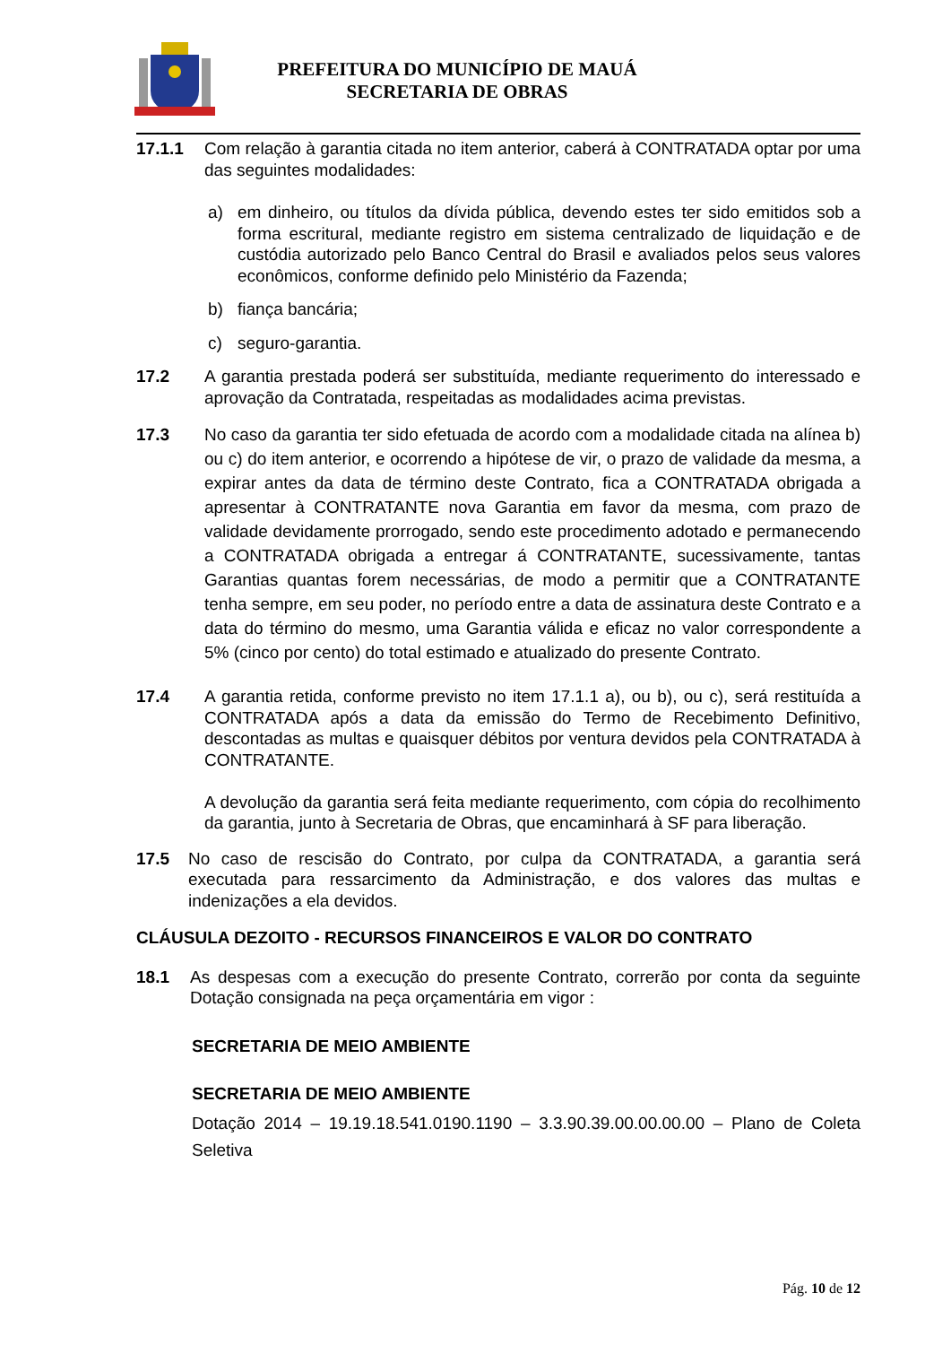PREFEITURA DO MUNICÍPIO DE MAUÁ
SECRETARIA DE OBRAS
17.1.1 Com relação à garantia citada no item anterior, caberá à CONTRATADA optar por uma das seguintes modalidades:
a) em dinheiro, ou títulos da dívida pública, devendo estes ter sido emitidos sob a forma escritural, mediante registro em sistema centralizado de liquidação e de custódia autorizado pelo Banco Central do Brasil e avaliados pelos seus valores econômicos, conforme definido pelo Ministério da Fazenda;
b) fiança bancária;
c) seguro-garantia.
17.2 A garantia prestada poderá ser substituída, mediante requerimento do interessado e aprovação da Contratada, respeitadas as modalidades acima previstas.
17.3 No caso da garantia ter sido efetuada de acordo com a modalidade citada na alínea b) ou c) do item anterior, e ocorrendo a hipótese de vir, o prazo de validade da mesma, a expirar antes da data de término deste Contrato, fica a CONTRATADA obrigada a apresentar à CONTRATANTE nova Garantia em favor da mesma, com prazo de validade devidamente prorrogado, sendo este procedimento adotado e permanecendo a CONTRATADA obrigada a entregar á CONTRATANTE, sucessivamente, tantas Garantias quantas forem necessárias, de modo a permitir que a CONTRATANTE tenha sempre, em seu poder, no período entre a data de assinatura deste Contrato e a data do término do mesmo, uma Garantia válida e eficaz no valor correspondente a 5% (cinco por cento) do total estimado e atualizado do presente Contrato.
17.4 A garantia retida, conforme previsto no item 17.1.1 a), ou b), ou c), será restituída a CONTRATADA após a data da emissão do Termo de Recebimento Definitivo, descontadas as multas e quaisquer débitos por ventura devidos pela CONTRATADA à CONTRATANTE.
A devolução da garantia será feita mediante requerimento, com cópia do recolhimento da garantia, junto à Secretaria de Obras, que encaminhará à SF para liberação.
17.5 No caso de rescisão do Contrato, por culpa da CONTRATADA, a garantia será executada para ressarcimento da Administração, e dos valores das multas e indenizações a ela devidos.
CLÁUSULA DEZOITO - RECURSOS FINANCEIROS E VALOR DO CONTRATO
18.1 As despesas com a execução do presente Contrato, correrão por conta da seguinte Dotação consignada na peça orçamentária em vigor :
SECRETARIA DE MEIO AMBIENTE
SECRETARIA DE MEIO AMBIENTE
Dotação 2014 – 19.19.18.541.0190.1190 – 3.3.90.39.00.00.00.00 – Plano de Coleta Seletiva
Pág. 10 de 12